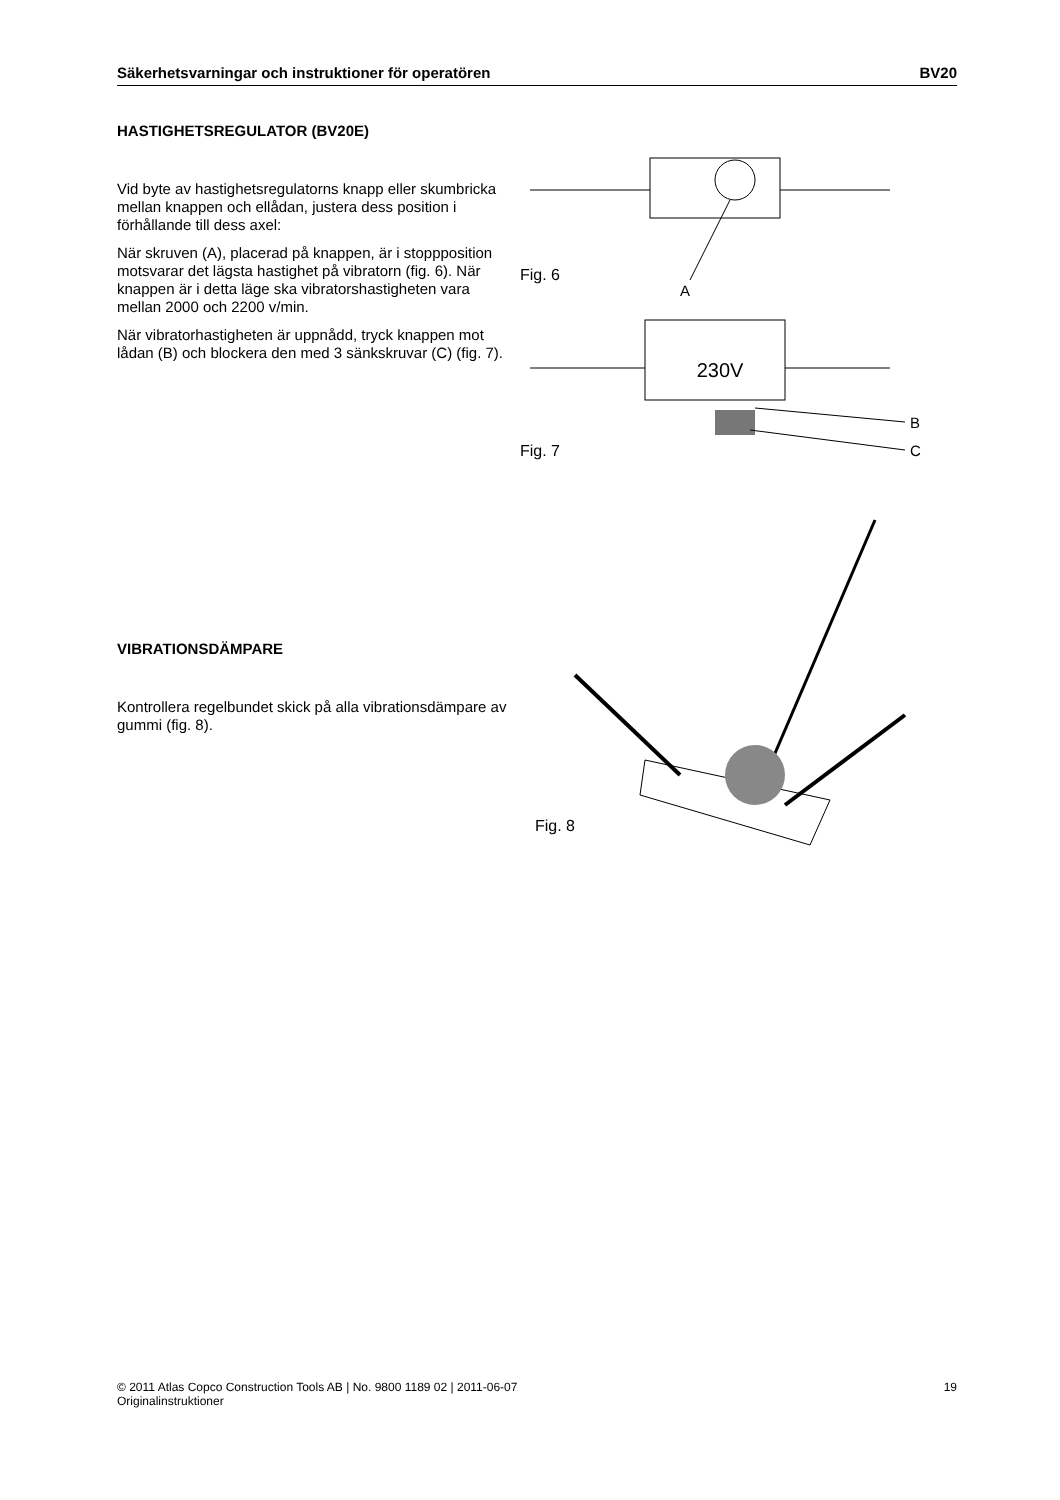Säkerhetsvarningar och instruktioner för operatören BV20
HASTIGHETSREGULATOR (BV20E)
Vid byte av hastighetsregulatorns knapp eller skumbricka mellan knappen och ellådan, justera dess position i förhållande till dess axel:
När skruven (A), placerad på knappen, är i stoppposition motsvarar det lägsta hastighet på vibratorn (fig. 6). När knappen är i detta läge ska vibratorshastigheten vara mellan 2000 och 2200 v/min.
När vibratorhastigheten är uppnådd, tryck knappen mot lådan (B) och blockera den med 3 sänkskruvar (C) (fig. 7).
A
Fig. 6
230V
B
C
Fig. 7
VIBRATIONSDÄMPARE
Kontrollera regelbundet skick på alla vibrationsdämpare av gummi (fig. 8).
Fig. 8
© 2011 Atlas Copco Construction Tools AB | No. 9800 1189 02 | 2011-06-07
Originalinstruktioner 19